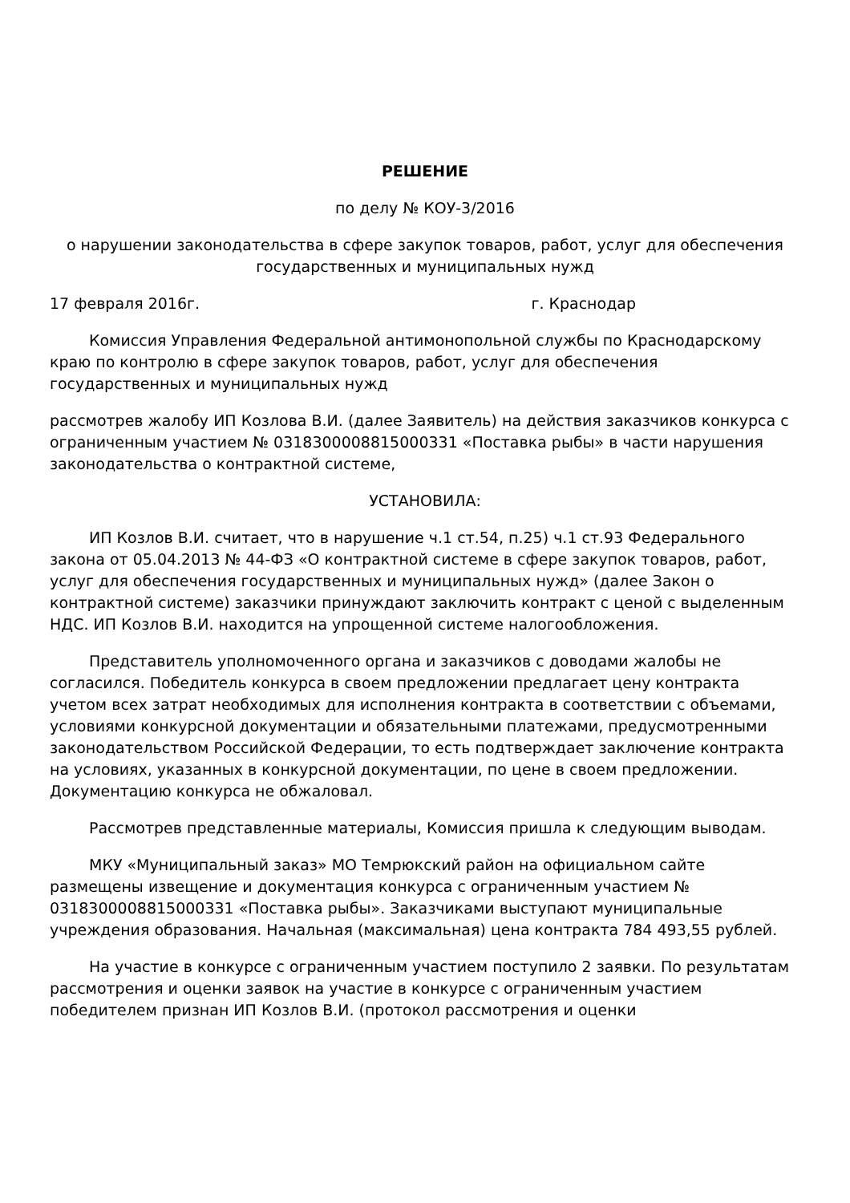РЕШЕНИЕ
по делу № КОУ-3/2016
о нарушении законодательства в сфере закупок товаров, работ, услуг для обеспечения государственных и муниципальных нужд
17 февраля 2016г. г. Краснодар
Комиссия Управления Федеральной антимонопольной службы по Краснодарскому краю по контролю в сфере закупок товаров, работ, услуг для обеспечения государственных и муниципальных нужд
рассмотрев жалобу ИП Козлова В.И. (далее Заявитель) на действия заказчиков конкурса с ограниченным участием № 0318300008815000331 «Поставка рыбы» в части нарушения законодательства о контрактной системе,
УСТАНОВИЛА:
ИП Козлов В.И. считает, что в нарушение ч.1 ст.54, п.25) ч.1 ст.93 Федерального закона от 05.04.2013 № 44-ФЗ «О контрактной системе в сфере закупок товаров, работ, услуг для обеспечения государственных и муниципальных нужд» (далее Закон о контрактной системе) заказчики принуждают заключить контракт с ценой с выделенным НДС. ИП Козлов В.И. находится на упрощенной системе налогообложения.
Представитель уполномоченного органа и заказчиков с доводами жалобы не согласился. Победитель конкурса в своем предложении предлагает цену контракта учетом всех затрат необходимых для исполнения контракта в соответствии с объемами, условиями конкурсной документации и обязательными платежами, предусмотренными законодательством Российской Федерации, то есть подтверждает заключение контракта на условиях, указанных в конкурсной документации, по цене в своем предложении. Документацию конкурса не обжаловал.
Рассмотрев представленные материалы, Комиссия пришла к следующим выводам.
МКУ «Муниципальный заказ» МО Темрюкский район на официальном сайте размещены извещение и документация конкурса с ограниченным участием № 0318300008815000331 «Поставка рыбы». Заказчиками выступают муниципальные учреждения образования. Начальная (максимальная) цена контракта 784 493,55 рублей.
На участие в конкурсе с ограниченным участием поступило 2 заявки. По результатам рассмотрения и оценки заявок на участие в конкурсе с ограниченным участием победителем признан ИП Козлов В.И. (протокол рассмотрения и оценки